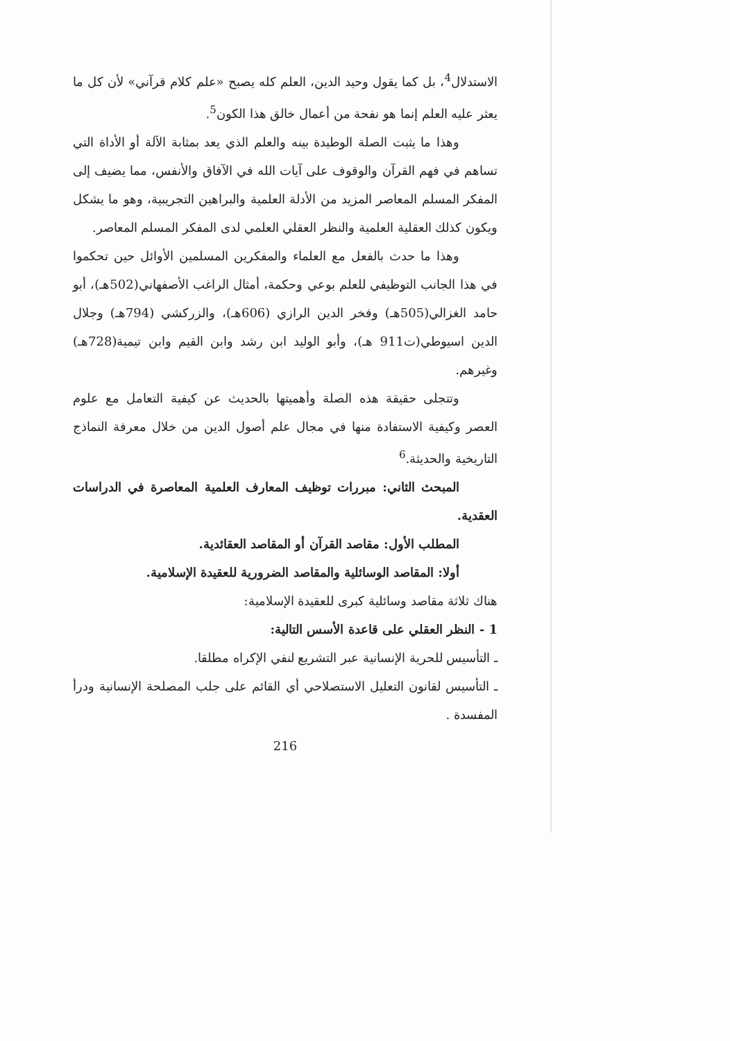الاستدلال<sup>4</sup>، بل كما يقول وحيد الدين، العلم كله يصبح «علم كلام قرآني» لأن كل ما يعثر عليه العلم إنما هو نفحة من أعمال خالق هذا الكون<sup>5</sup>.
وهذا ما يثبت الصلة الوطيدة بينه والعلم الذي يعد بمثابة الآلة أو الأداة التي تساهم في فهم القرآن والوقوف على آيات الله في الآفاق والأنفس، مما يضيف إلى المفكر المسلم المعاصر المزيد من الأدلة العلمية والبراهين التجريبية، وهو ما يشكل ويكون كذلك العقلية العلمية والنظر العقلي العلمي لدى المفكر المسلم المعاصر.
وهذا ما حدث بالفعل مع العلماء والمفكرين المسلمين الأوائل حين تحكموا في هذا الجانب التوظيفي للعلم بوعي وحكمة، أمثال الراغب الأصفهاني(502هـ)، أبو حامد الغزالي(505هـ) وفخر الدين الرازي (606هـ)، والزركشي (794هـ) وجلال الدين اسيوطي(ت911 هـ)، وأبو الوليد ابن رشد وابن القيم وابن تيمية(728هـ) وغيرهم.
وتتجلى حقيقة هذه الصلة وأهميتها بالحديث عن كيفية التعامل مع علوم العصر وكيفية الاستفادة منها في مجال علم أصول الدين من خلال معرفة النماذج التاريخية والحديثة.<sup>6</sup>
المبحث الثاني: مبررات توظيف المعارف العلمية المعاصرة في الدراسات العقدية.
المطلب الأول: مقاصد القرآن أو المقاصد العقائدية.
أولا: المقاصد الوسائلية والمقاصد الضرورية للعقيدة الإسلامية.
هناك ثلاثة مقاصد وسائلية كبرى للعقيدة الإسلامية:
1 - النظر العقلي على قاعدة الأسس التالية:
ـ التأسيس للحرية الإنسانية عبر التشريع لنفي الإكراه مطلقا.
ـ التأسيس لقانون التعليل الاستصلاحي أي القائم على جلب المصلحة الإنسانية ودرأ المفسدة .
216